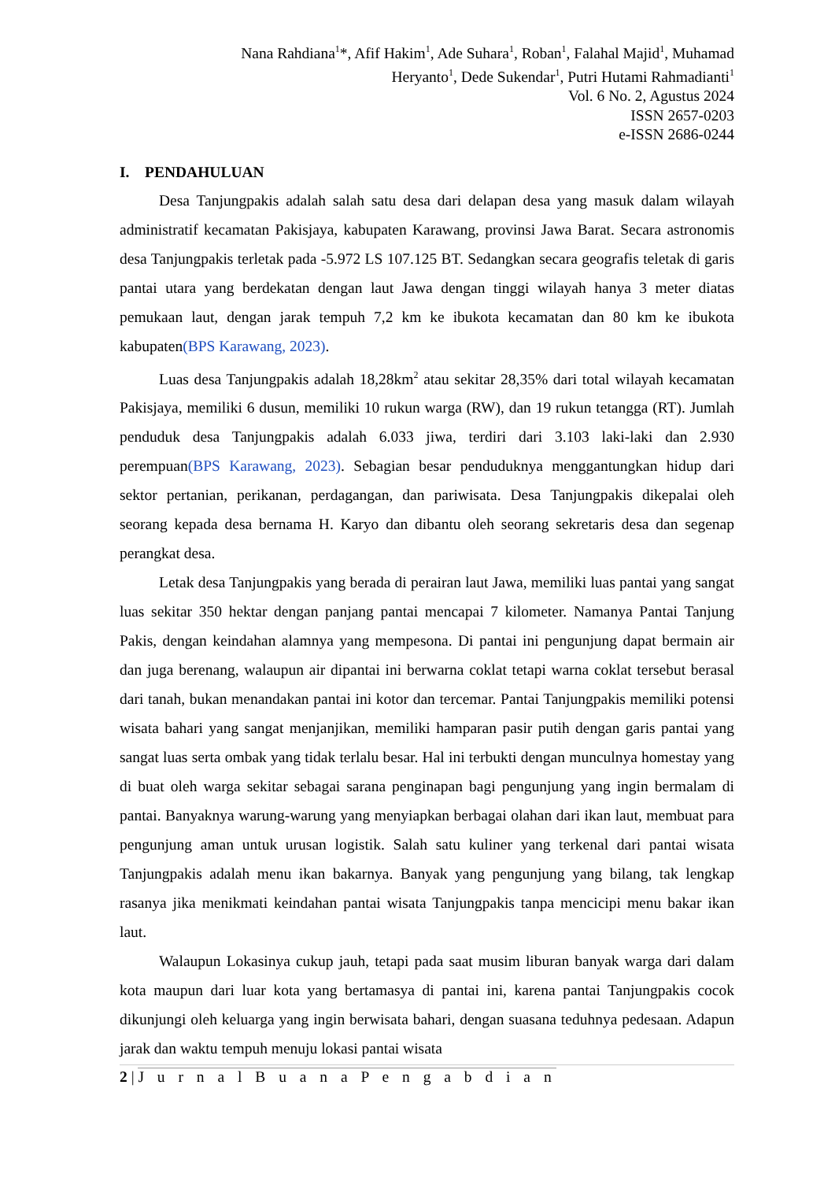Nana Rahdiana<sup>1</sup>*, Afif Hakim<sup>1</sup>, Ade Suhara<sup>1</sup>, Roban<sup>1</sup>, Falahal Majid<sup>1</sup>, Muhamad
Heryanto<sup>1</sup>, Dede Sukendar<sup>1</sup>, Putri Hutami Rahmadianti<sup>1</sup>
Vol. 6 No. 2, Agustus 2024
ISSN 2657-0203
e-ISSN 2686-0244
I. PENDAHULUAN
Desa Tanjungpakis adalah salah satu desa dari delapan desa yang masuk dalam wilayah administratif kecamatan Pakisjaya, kabupaten Karawang, provinsi Jawa Barat. Secara astronomis desa Tanjungpakis terletak pada -5.972 LS 107.125 BT. Sedangkan secara geografis teletak di garis pantai utara yang berdekatan dengan laut Jawa dengan tinggi wilayah hanya 3 meter diatas pemukaan laut, dengan jarak tempuh 7,2 km ke ibukota kecamatan dan 80 km ke ibukota kabupaten(BPS Karawang, 2023).
Luas desa Tanjungpakis adalah 18,28km<sup>2</sup> atau sekitar 28,35% dari total wilayah kecamatan Pakisjaya, memiliki 6 dusun, memiliki 10 rukun warga (RW), dan 19 rukun tetangga (RT). Jumlah penduduk desa Tanjungpakis adalah 6.033 jiwa, terdiri dari 3.103 laki-laki dan 2.930 perempuan(BPS Karawang, 2023). Sebagian besar penduduknya menggantungkan hidup dari sektor pertanian, perikanan, perdagangan, dan pariwisata. Desa Tanjungpakis dikepalai oleh seorang kepada desa bernama H. Karyo dan dibantu oleh seorang sekretaris desa dan segenap perangkat desa.
Letak desa Tanjungpakis yang berada di perairan laut Jawa, memiliki luas pantai yang sangat luas sekitar 350 hektar dengan panjang pantai mencapai 7 kilometer. Namanya Pantai Tanjung Pakis, dengan keindahan alamnya yang mempesona. Di pantai ini pengunjung dapat bermain air dan juga berenang, walaupun air dipantai ini berwarna coklat tetapi warna coklat tersebut berasal dari tanah, bukan menandakan pantai ini kotor dan tercemar. Pantai Tanjungpakis memiliki potensi wisata bahari yang sangat menjanjikan, memiliki hamparan pasir putih dengan garis pantai yang sangat luas serta ombak yang tidak terlalu besar. Hal ini terbukti dengan munculnya homestay yang di buat oleh warga sekitar sebagai sarana penginapan bagi pengunjung yang ingin bermalam di pantai. Banyaknya warung-warung yang menyiapkan berbagai olahan dari ikan laut, membuat para pengunjung aman untuk urusan logistik. Salah satu kuliner yang terkenal dari pantai wisata Tanjungpakis adalah menu ikan bakarnya. Banyak yang pengunjung yang bilang, tak lengkap rasanya jika menikmati keindahan pantai wisata Tanjungpakis tanpa mencicipi menu bakar ikan laut.
Walaupun Lokasinya cukup jauh, tetapi pada saat musim liburan banyak warga dari dalam kota maupun dari luar kota yang bertamasya di pantai ini, karena pantai Tanjungpakis cocok dikunjungi oleh keluarga yang ingin berwisata bahari, dengan suasana teduhnya pedesaan. Adapun jarak dan waktu tempuh menuju lokasi pantai wisata
2 | J u r n a l B u a n a P e n g a b d i a n